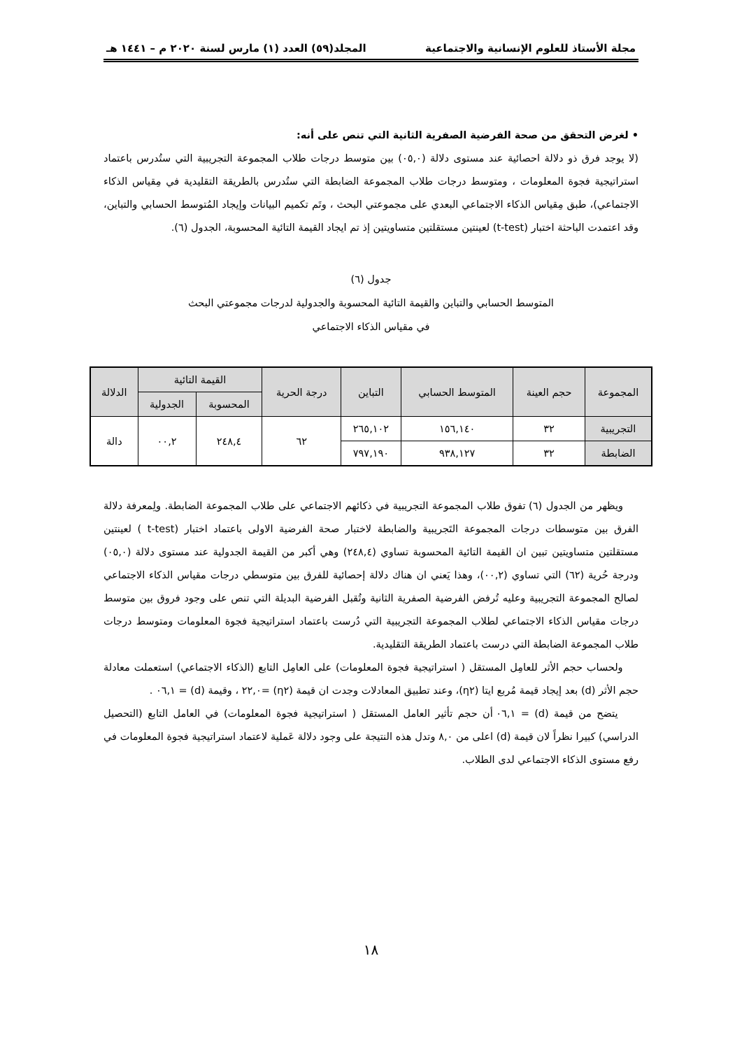مجلة الأستاذ للعلوم الإنسانية والاجتماعية المجلد(٥٩) العدد (١) مارس لسنة ٢٠٢٠ م – ١٤٤١ هـ
• لغرض التحقق من صحة الفرضية الصفرية الثانية التي تنص على أنه:
(لا يوجد فرق ذو دلالة احصائية عند مستوى دلالة (٠٥,٠) بين متوسط درجات طلاب المجموعة التجريبية التي ستُدرس باعتماد استراتيجية فجوة المعلومات ، ومتوسط درجات طلاب المجموعة الضابطة التي ستُدرس بالطريقة التقليدية في مِقياس الذكاء الاجتماعي)، طبق مِقياس الذكاء الاجتماعي البعدي على مجموعتي البحث ، وتَم تكميم البيانات وإيجاد المُتوسط الحسابي والتباين، وقد اعتمدت الباحثة اختبار (t-test) لعينتين مستقلتين متساويتين إذ تم ايجاد القيمة التائية المحسوبة، الجدول (٦).
جدول (٦)
المتوسط الحسابي والتباين والقيمة التائية المحسوبة والجدولية لدرجات مجموعتي البحث
في مقياس الذكاء الاجتماعي
| المجموعة | حجم العينة | المتوسط الحسابي | التباين | درجة الحرية | القيمة التائية | | الدلالة |
| --- | --- | --- | --- | --- | --- | --- | --- |
| | | | | | المحسوبة | الجدولية | |
| التجريبية | ٣٢ | ١٥٦,١٤٠ | ٢٦٥,١٠٢ | ٦٢ | ٢٤٨,٤ | ٠٠,٢ | دالة |
| الضابطة | ٣٢ | ٩٣٨,١٢٧ | ٧٩٧,١٩٠ | | | | |
ويظهر من الجدول (٦) تفوق طلاب المجموعة التجريبية في ذكائهم الاجتماعي على طلاب المجموعة الضابطة. ولِمعرفة دلالة الفرق بين متوسطات درجات المجموعة التَجريبية والضابطة لاختبار صحة الفرضية الاولى باعتماد اختبار (t-test ) لعينتين مستقلتين متساويتين تبين ان القيمة التائية المحسوبة تساوي (٢٤٨,٤) وهي أكبر من القيمة الجدولية عند مستوى دلالة (٠٥,٠) ودرجة حُرية (٦٢) التي تساوي (٠٠,٢)، وهذا يَعني ان هناك دلالة إحصائية للفرق بين متوسطي درجات مقياس الذكاء الاجتماعي لصالح المجموعة التجريبية وعليه تُرفض الفرضية الصفرية الثانية وتُقبل الفرضية البديلة التي تنص على وجود فروق بين متوسط درجات مقياس الذكاء الاجتماعي لطلاب المجموعة التجريبية التي دُرست باعتماد استراتيجية فجوة المعلومات ومتوسط درجات طلاب المجموعة الضابطة التي درست باعتماد الطريقة التقليدية.
ولحساب حجم الأثر للعامِل المستقل ( استراتيجية فجوة المعلومات) على العامِل التابع (الذكاء الاجتماعي) استعملت معادلة حجم الأثر (d) بعد إيجاد قيمة مُربع ايتا (η٢)، وعند تطبيق المعادلات وجدت ان قيمة (η٢) =٢٢,٠ ، وقيمة (d) = ٠٦,١ .
يتضح من قيمة (d) = ٠٦,١ أن حجم تأثير العامل المستقل ( استراتيجية فجوة المعلومات) في العامل التابع (التحصيل الدراسي) كبيرا نظراً لان قيمة (d) اعلى من ٨,٠ وتدل هذه النتيجة على وجود دلالة عَملية لاعتماد استراتيجية فجوة المعلومات في رفع مستوى الذكاء الاجتماعي لدى الطلاب.
١٨